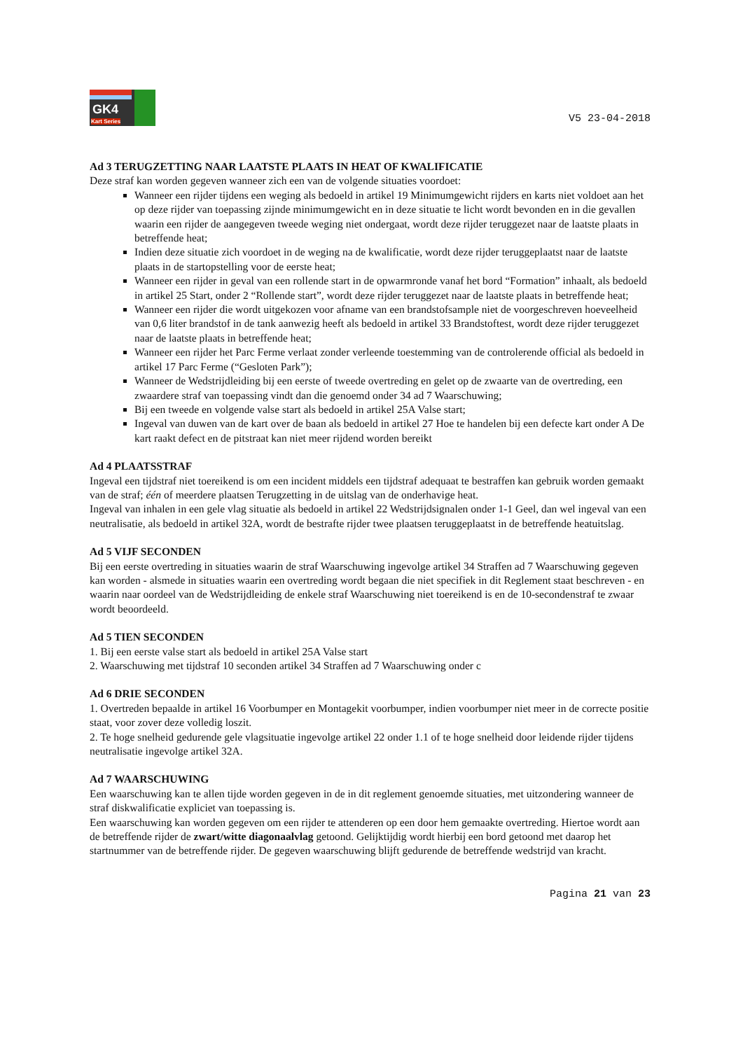GK4
Kart Series
V5 23-04-2018
Ad 3 TERUGZETTING NAAR LAATSTE PLAATS IN HEAT OF KWALIFICATIE
Deze straf kan worden gegeven wanneer zich een van de volgende situaties voordoet:
Wanneer een rijder tijdens een weging als bedoeld in artikel 19 Minimumgewicht rijders en karts niet voldoet aan het op deze rijder van toepassing zijnde minimumgewicht en in deze situatie te licht wordt bevonden en in die gevallen waarin een rijder de aangegeven tweede weging niet ondergaat, wordt deze rijder teruggezet naar de laatste plaats in betreffende heat;
Indien deze situatie zich voordoet in de weging na de kwalificatie, wordt deze rijder teruggeplaatst naar de laatste plaats in de startopstelling voor de eerste heat;
Wanneer een rijder in geval van een rollende start in de opwarmronde vanaf het bord “Formation” inhaalt, als bedoeld in artikel 25 Start, onder 2 “Rollende start”, wordt deze rijder teruggezet naar de laatste plaats in betreffende heat;
Wanneer een rijder die wordt uitgekozen voor afname van een brandstofsample niet de voorgeschreven hoeveelheid van 0,6 liter brandstof in de tank aanwezig heeft als bedoeld in artikel 33 Brandstoftest, wordt deze rijder teruggezet naar de laatste plaats in betreffende heat;
Wanneer een rijder het Parc Ferme verlaat zonder verleende toestemming van de controlerende official als bedoeld in artikel 17 Parc Ferme (“Gesloten Park”);
Wanneer de Wedstrijdleiding bij een eerste of tweede overtreding en gelet op de zwaarte van de overtreding, een zwaardere straf van toepassing vindt dan die genoemd onder 34 ad 7 Waarschuwing;
Bij een tweede en volgende valse start als bedoeld in artikel 25A Valse start;
Ingeval van duwen van de kart over de baan als bedoeld in artikel 27 Hoe te handelen bij een defecte kart onder A De kart raakt defect en de pitstraat kan niet meer rijdend worden bereikt
Ad 4 PLAATSSTRAF
Ingeval een tijdstraf niet toereikend is om een incident middels een tijdstraf adequaat te bestraffen kan gebruik worden gemaakt van de straf; één of meerdere plaatsen Terugzetting in de uitslag van de onderhavige heat.
Ingeval van inhalen in een gele vlag situatie als bedoeld in artikel 22 Wedstrijdsignalen onder 1-1 Geel, dan wel ingeval van een neutralisatie, als bedoeld in artikel 32A, wordt de bestrafte rijder twee plaatsen teruggeplaatst in de betreffende heatuitslag.
Ad 5 VIJF SECONDEN
Bij een eerste overtreding in situaties waarin de straf Waarschuwing ingevolge artikel 34 Straffen ad 7 Waarschuwing gegeven kan worden - alsmede in situaties waarin een overtreding wordt begaan die niet specifiek in dit Reglement staat beschreven - en waarin naar oordeel van de Wedstrijdleiding de enkele straf Waarschuwing niet toereikend is en de 10-secondenstraf te zwaar wordt beoordeeld.
Ad 5 TIEN SECONDEN
1. Bij een eerste valse start als bedoeld in artikel 25A Valse start
2. Waarschuwing met tijdstraf 10 seconden artikel 34 Straffen ad 7 Waarschuwing onder c
Ad 6 DRIE SECONDEN
1. Overtreden bepaalde in artikel 16 Voorbumper en Montagekit voorbumper, indien voorbumper niet meer in de correcte positie staat, voor zover deze volledig loszit.
2. Te hoge snelheid gedurende gele vlagsituatie ingevolge artikel 22 onder 1.1 of te hoge snelheid door leidende rijder tijdens neutralisatie ingevolge artikel 32A.
Ad 7 WAARSCHUWING
Een waarschuwing kan te allen tijde worden gegeven in de in dit reglement genoemde situaties, met uitzondering wanneer de straf diskwalificatie expliciet van toepassing is.
Een waarschuwing kan worden gegeven om een rijder te attenderen op een door hem gemaakte overtreding. Hiertoe wordt aan de betreffende rijder de zwart/witte diagonaalvlag getoond. Gelijktijdig wordt hierbij een bord getoond met daarop het startnummer van de betreffende rijder. De gegeven waarschuwing blijft gedurende de betreffende wedstrijd van kracht.
Pagina 21 van 23